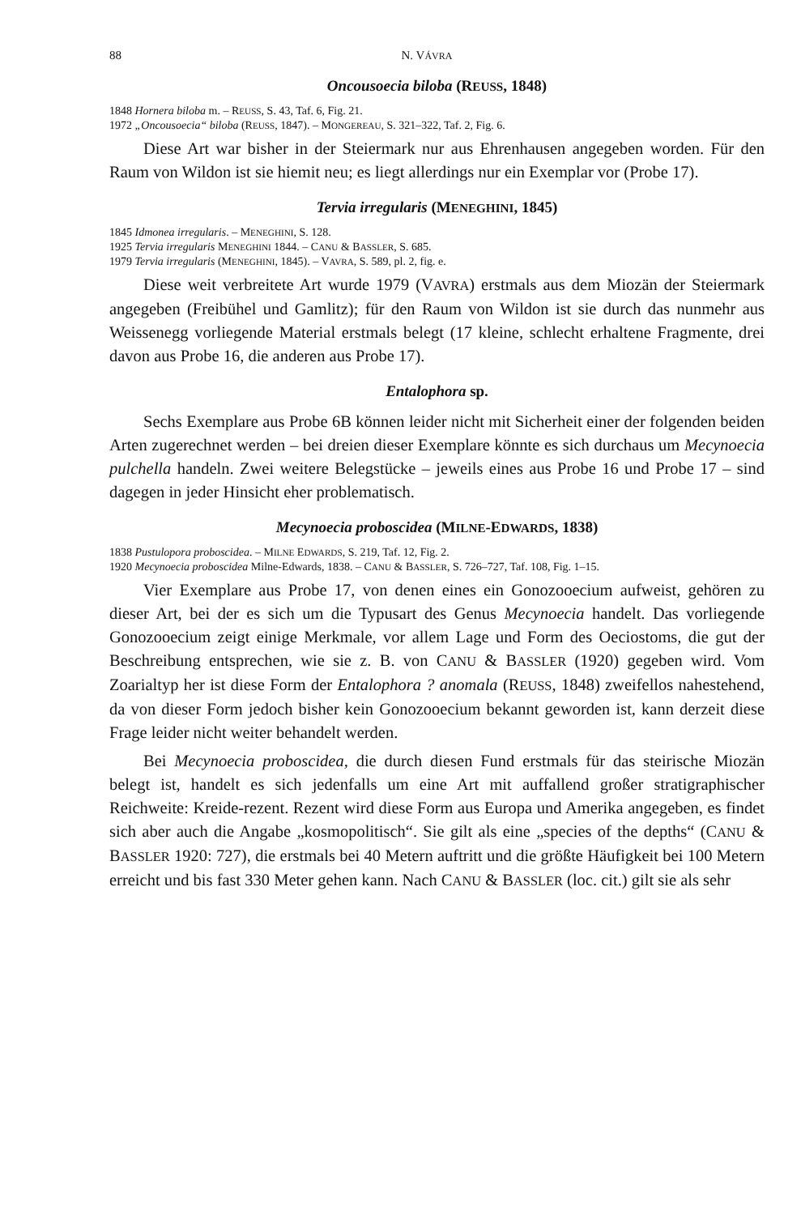88 N. VÁVRA
Oncousoecia biloba (REUSS, 1848)
1848 Hornera biloba m. – REUSS, S. 43, Taf. 6, Fig. 21.
1972 „Oncousoecia“ biloba (REUSS, 1847). – MONGEREAU, S. 321–322, Taf. 2, Fig. 6.
Diese Art war bisher in der Steiermark nur aus Ehrenhausen angegeben worden. Für den Raum von Wildon ist sie hiemit neu; es liegt allerdings nur ein Exemplar vor (Probe 17).
Tervia irregularis (MENEGHINI, 1845)
1845 Idmonea irregularis. – MENEGHINI, S. 128.
1925 Tervia irregularis MENEGHINI 1844. – CANU & BASSLER, S. 685.
1979 Tervia irregularis (MENEGHINI, 1845). – VAVRA, S. 589, pl. 2, fig. e.
Diese weit verbreitete Art wurde 1979 (VAVRA) erstmals aus dem Miozän der Steiermark angegeben (Freibühel und Gamlitz); für den Raum von Wildon ist sie durch das nunmehr aus Weissenegg vorliegende Material erstmals belegt (17 kleine, schlecht erhaltene Fragmente, drei davon aus Probe 16, die anderen aus Probe 17).
Entalophora sp.
Sechs Exemplare aus Probe 6B können leider nicht mit Sicherheit einer der folgenden beiden Arten zugerechnet werden – bei dreien dieser Exemplare könnte es sich durchaus um Mecynoecia pulchella handeln. Zwei weitere Belegstücke – jeweils eines aus Probe 16 und Probe 17 – sind dagegen in jeder Hinsicht eher problematisch.
Mecynoecia proboscidea (MILNE-EDWARDS, 1838)
1838 Pustulopora proboscidea. – MILNE EDWARDS, S. 219, Taf. 12, Fig. 2.
1920 Mecynoecia proboscidea Milne-Edwards, 1838. – CANU & BASSLER, S. 726–727, Taf. 108, Fig. 1–15.
Vier Exemplare aus Probe 17, von denen eines ein Gonozooecium aufweist, gehören zu dieser Art, bei der es sich um die Typusart des Genus Mecynoecia handelt. Das vorliegende Gonozooecium zeigt einige Merkmale, vor allem Lage und Form des Oeciostoms, die gut der Beschreibung entsprechen, wie sie z. B. von CANU & BASSLER (1920) gegeben wird. Vom Zoarialtyp her ist diese Form der Entalophora ? anomala (REUSS, 1848) zweifellos nahestehend, da von dieser Form jedoch bisher kein Gonozooecium bekannt geworden ist, kann derzeit diese Frage leider nicht weiter behandelt werden.
Bei Mecynoecia proboscidea, die durch diesen Fund erstmals für das steirische Miozän belegt ist, handelt es sich jedenfalls um eine Art mit auffallend großer stratigraphischer Reichweite: Kreide-rezent. Rezent wird diese Form aus Europa und Amerika angegeben, es findet sich aber auch die Angabe „kosmopolitisch“. Sie gilt als eine „species of the depths“ (CANU & BASSLER 1920: 727), die erstmals bei 40 Metern auftritt und die größte Häufigkeit bei 100 Metern erreicht und bis fast 330 Meter gehen kann. Nach CANU & BASSLER (loc. cit.) gilt sie als sehr